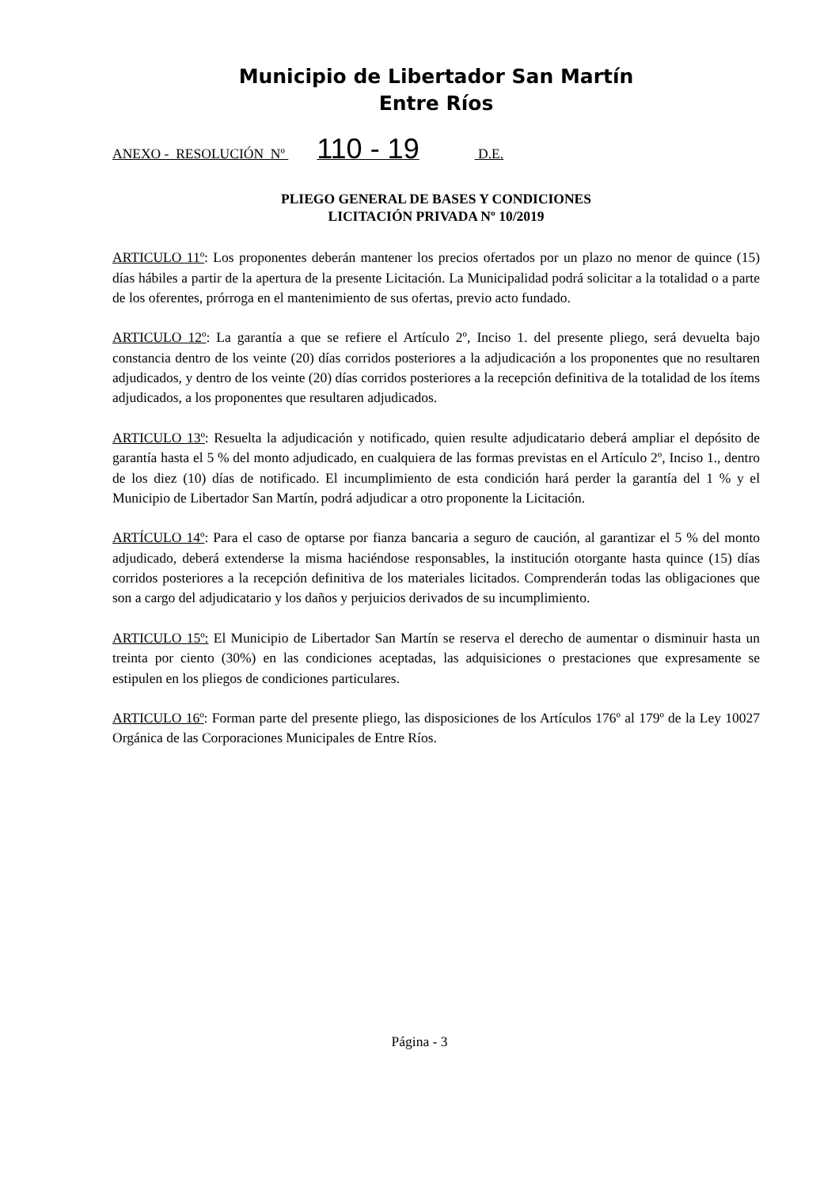Municipio de Libertador San Martín
Entre Ríos
ANEXO - RESOLUCIÓN Nº 110 - 19 D.E.
PLIEGO GENERAL DE BASES Y CONDICIONES
LICITACIÓN PRIVADA Nº 10/2019
ARTICULO 11º: Los proponentes deberán mantener los precios ofertados por un plazo no menor de quince (15) días hábiles a partir de la apertura de la presente Licitación. La Municipalidad podrá solicitar a la totalidad o a parte de los oferentes, prórroga en el mantenimiento de sus ofertas, previo acto fundado.
ARTICULO 12º: La garantía a que se refiere el Artículo 2º, Inciso 1. del presente pliego, será devuelta bajo constancia dentro de los veinte (20) días corridos posteriores a la adjudicación a los proponentes que no resultaren adjudicados, y dentro de los veinte (20) días corridos posteriores a la recepción definitiva de la totalidad de los ítems adjudicados, a los proponentes que resultaren adjudicados.
ARTICULO 13º: Resuelta la adjudicación y notificado, quien resulte adjudicatario deberá ampliar el depósito de garantía hasta el 5 % del monto adjudicado, en cualquiera de las formas previstas en el Artículo 2º, Inciso 1., dentro de los diez (10) días de notificado. El incumplimiento de esta condición hará perder la garantía del 1 % y el Municipio de Libertador San Martín, podrá adjudicar a otro proponente la Licitación.
ARTÍCULO 14º: Para el caso de optarse por fianza bancaria a seguro de caución, al garantizar el 5 % del monto adjudicado, deberá extenderse la misma haciéndose responsables, la institución otorgante hasta quince (15) días corridos posteriores a la recepción definitiva de los materiales licitados. Comprenderán todas las obligaciones que son a cargo del adjudicatario y los daños y perjuicios derivados de su incumplimiento.
ARTICULO 15º: El Municipio de Libertador San Martín se reserva el derecho de aumentar o disminuir hasta un treinta por ciento (30%) en las condiciones aceptadas, las adquisiciones o prestaciones que expresamente se estipulen en los pliegos de condiciones particulares.
ARTICULO 16º: Forman parte del presente pliego, las disposiciones de los Artículos 176º al 179º de la Ley 10027 Orgánica de las Corporaciones Municipales de Entre Ríos.
Página - 3